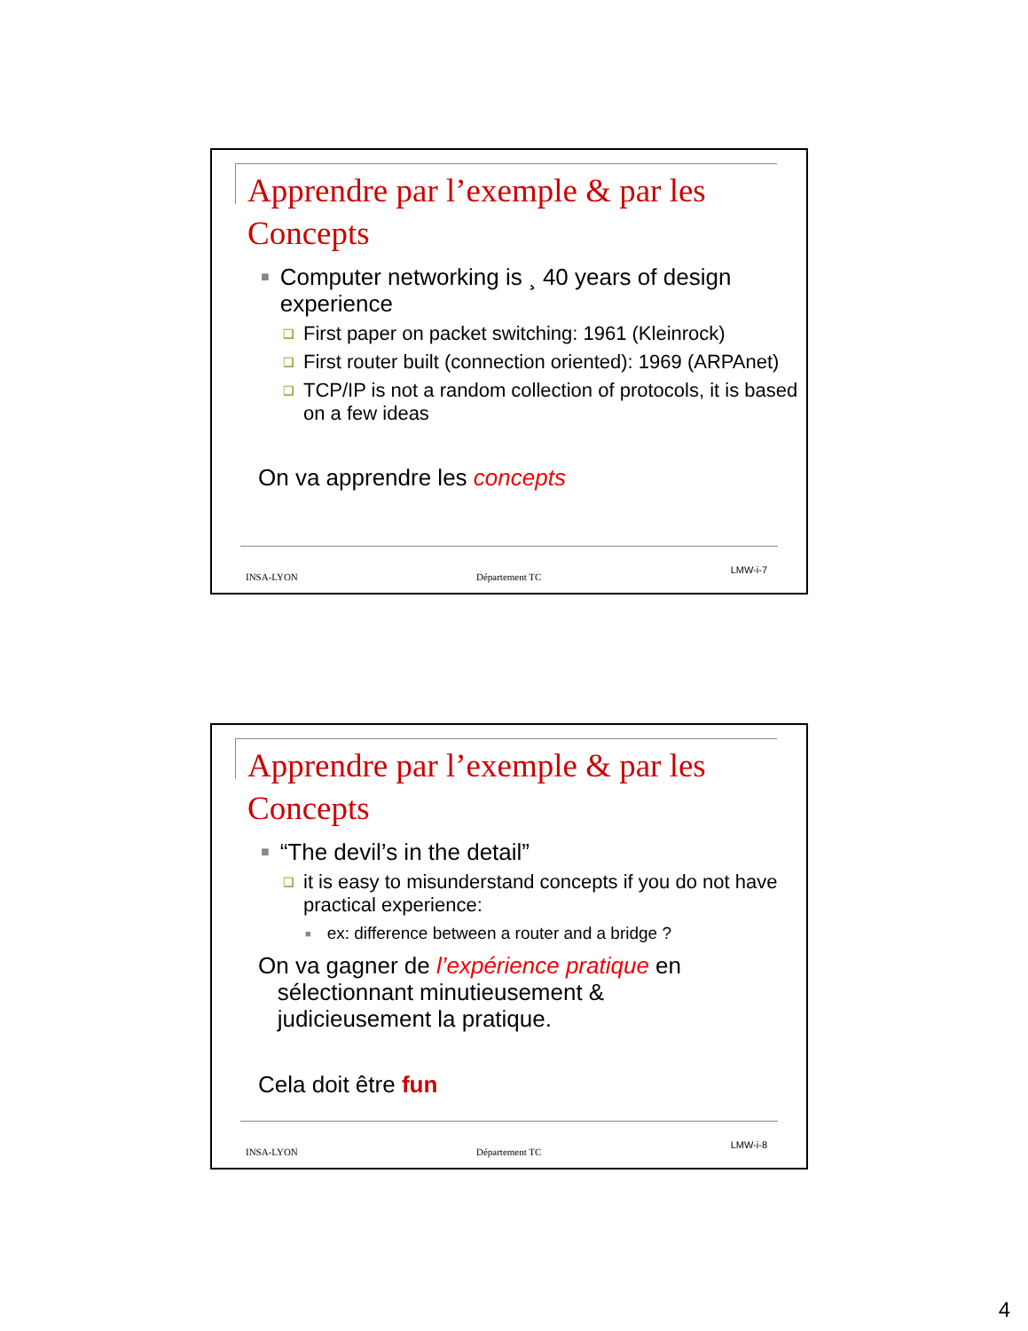Apprendre par l’exemple & par les Concepts
■ Computer networking is ¸ 40 years of design experience
❑ First paper on packet switching: 1961 (Kleinrock)
❑ First router built (connection oriented): 1969 (ARPAnet)
❑ TCP/IP is not a random collection of protocols, it is based on a few ideas
On va apprendre les concepts
INSA-LYON Département TC
LMW-i-7
Apprendre par l’exemple & par les Concepts
■ “The devil’s in the detail”
❑ it is easy to misunderstand concepts if you do not have practical experience:
■ ex: difference between a router and a bridge ?
On va gagner de l’expérience pratique en
sélectionnant minutieusement &
judicieusement la pratique.
Cela doit être fun
INSA-LYON Département TC
LMW-i-8
4